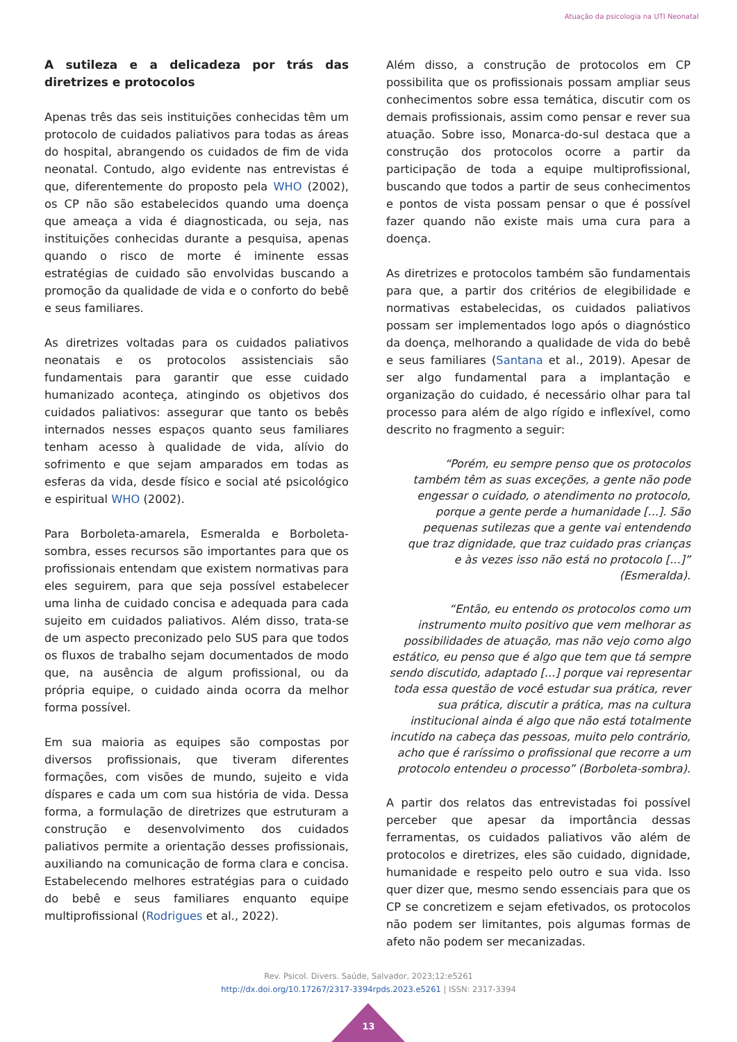Atuação da psicologia na UTI Neonatal
A sutileza e a delicadeza por trás das diretrizes e protocolos
Apenas três das seis instituições conhecidas têm um protocolo de cuidados paliativos para todas as áreas do hospital, abrangendo os cuidados de fim de vida neonatal. Contudo, algo evidente nas entrevistas é que, diferentemente do proposto pela WHO (2002), os CP não são estabelecidos quando uma doença que ameaça a vida é diagnosticada, ou seja, nas instituições conhecidas durante a pesquisa, apenas quando o risco de morte é iminente essas estratégias de cuidado são envolvidas buscando a promoção da qualidade de vida e o conforto do bebê e seus familiares.
As diretrizes voltadas para os cuidados paliativos neonatais e os protocolos assistenciais são fundamentais para garantir que esse cuidado humanizado aconteça, atingindo os objetivos dos cuidados paliativos: assegurar que tanto os bebês internados nesses espaços quanto seus familiares tenham acesso à qualidade de vida, alívio do sofrimento e que sejam amparados em todas as esferas da vida, desde físico e social até psicológico e espiritual WHO (2002).
Para Borboleta-amarela, Esmeralda e Borboleta-sombra, esses recursos são importantes para que os profissionais entendam que existem normativas para eles seguirem, para que seja possível estabelecer uma linha de cuidado concisa e adequada para cada sujeito em cuidados paliativos. Além disso, trata-se de um aspecto preconizado pelo SUS para que todos os fluxos de trabalho sejam documentados de modo que, na ausência de algum profissional, ou da própria equipe, o cuidado ainda ocorra da melhor forma possível.
Em sua maioria as equipes são compostas por diversos profissionais, que tiveram diferentes formações, com visões de mundo, sujeito e vida díspares e cada um com sua história de vida. Dessa forma, a formulação de diretrizes que estruturam a construção e desenvolvimento dos cuidados paliativos permite a orientação desses profissionais, auxiliando na comunicação de forma clara e concisa. Estabelecendo melhores estratégias para o cuidado do bebê e seus familiares enquanto equipe multiprofissional (Rodrigues et al., 2022).
Além disso, a construção de protocolos em CP possibilita que os profissionais possam ampliar seus conhecimentos sobre essa temática, discutir com os demais profissionais, assim como pensar e rever sua atuação. Sobre isso, Monarca-do-sul destaca que a construção dos protocolos ocorre a partir da participação de toda a equipe multiprofissional, buscando que todos a partir de seus conhecimentos e pontos de vista possam pensar o que é possível fazer quando não existe mais uma cura para a doença.
As diretrizes e protocolos também são fundamentais para que, a partir dos critérios de elegibilidade e normativas estabelecidas, os cuidados paliativos possam ser implementados logo após o diagnóstico da doença, melhorando a qualidade de vida do bebê e seus familiares (Santana et al., 2019). Apesar de ser algo fundamental para a implantação e organização do cuidado, é necessário olhar para tal processo para além de algo rígido e inflexível, como descrito no fragmento a seguir:
“Porém, eu sempre penso que os protocolos também têm as suas exceções, a gente não pode engessar o cuidado, o atendimento no protocolo, porque a gente perde a humanidade [...]. São pequenas sutilezas que a gente vai entendendo que traz dignidade, que traz cuidado pras crianças e às vezes isso não está no protocolo [...]” (Esmeralda).
“Então, eu entendo os protocolos como um instrumento muito positivo que vem melhorar as possibilidades de atuação, mas não vejo como algo estático, eu penso que é algo que tem que tá sempre sendo discutido, adaptado [...] porque vai representar toda essa questão de você estudar sua prática, rever sua prática, discutir a prática, mas na cultura institucional ainda é algo que não está totalmente incutido na cabeça das pessoas, muito pelo contrário, acho que é raríssimo o profissional que recorre a um protocolo entendeu o processo” (Borboleta-sombra).
A partir dos relatos das entrevistadas foi possível perceber que apesar da importância dessas ferramentas, os cuidados paliativos vão além de protocolos e diretrizes, eles são cuidado, dignidade, humanidade e respeito pelo outro e sua vida. Isso quer dizer que, mesmo sendo essenciais para que os CP se concretizem e sejam efetivados, os protocolos não podem ser limitantes, pois algumas formas de afeto não podem ser mecanizadas.
Rev. Psicol. Divers. Saúde, Salvador, 2023;12:e5261
http://dx.doi.org/10.17267/2317-3394rpds.2023.e5261 | ISSN: 2317-3394
13